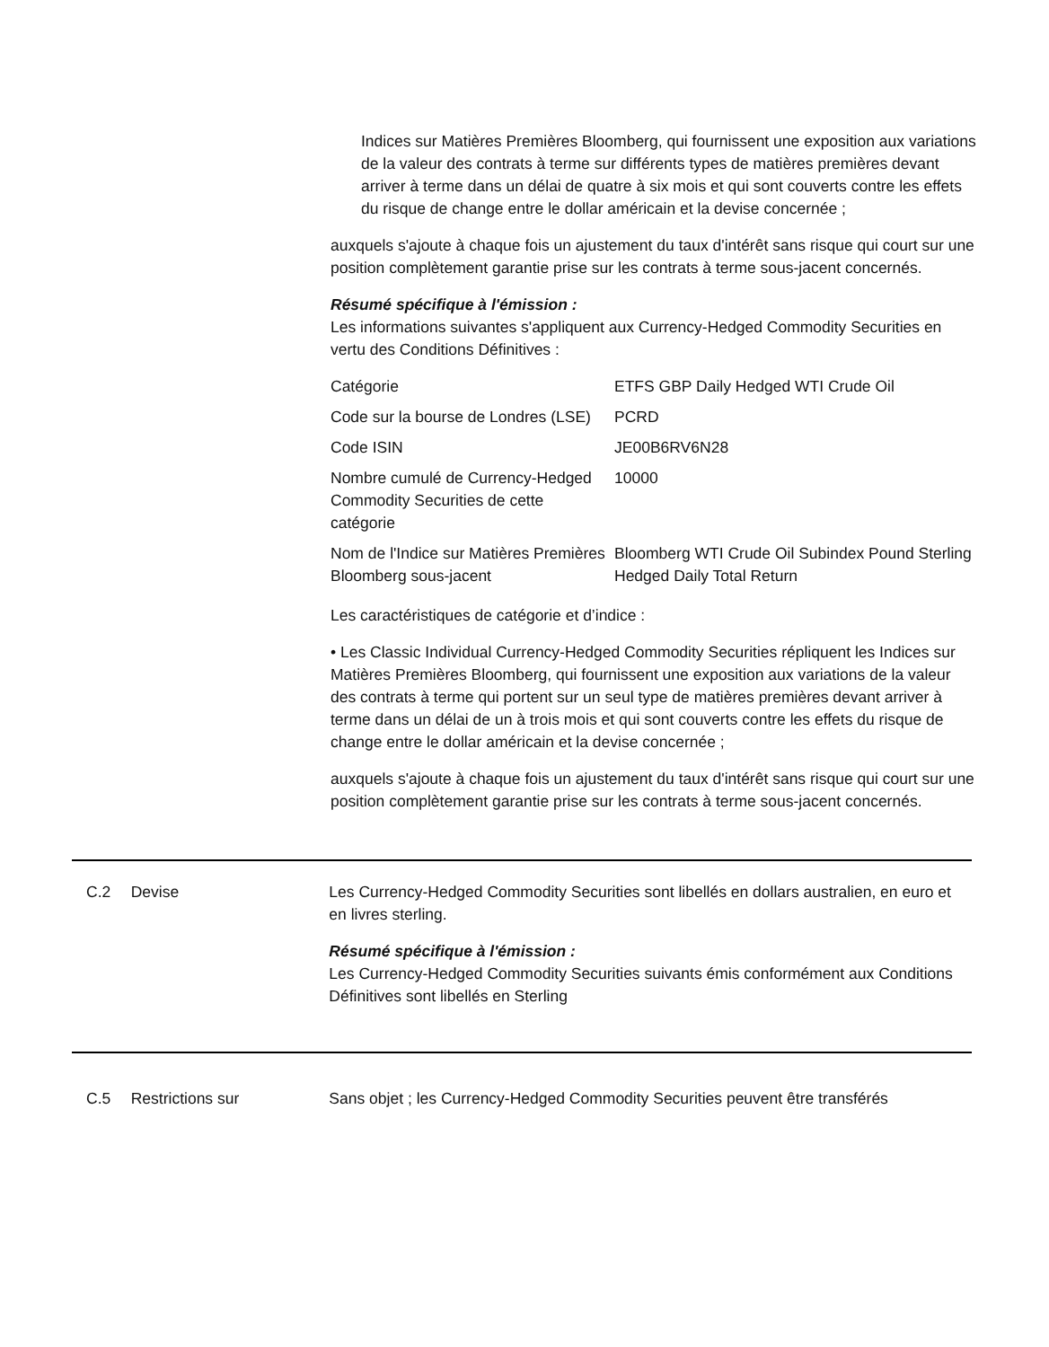Indices sur Matières Premières Bloomberg, qui fournissent une exposition aux variations de la valeur des contrats à terme sur différents types de matières premières devant arriver à terme dans un délai de quatre à six mois et qui sont couverts contre les effets du risque de change entre le dollar américain et la devise concernée ;
auxquels s'ajoute à chaque fois un ajustement du taux d'intérêt sans risque qui court sur une position complètement garantie prise sur les contrats à terme sous-jacent concernés.
Résumé spécifique à l'émission :
Les informations suivantes s'appliquent aux Currency-Hedged Commodity Securities en vertu des Conditions Définitives :
| Catégorie | ETFS GBP Daily Hedged WTI Crude Oil |
| Code sur la bourse de Londres (LSE) | PCRD |
| Code ISIN | JE00B6RV6N28 |
| Nombre cumulé de Currency-Hedged Commodity Securities de cette catégorie | 10000 |
| Nom de l'Indice sur Matières Premières Bloomberg sous-jacent | Bloomberg WTI Crude Oil Subindex Pound Sterling Hedged Daily Total Return |
Les caractéristiques de catégorie et d’indice :
• Les Classic Individual Currency-Hedged Commodity Securities répliquent les Indices sur Matières Premières Bloomberg, qui fournissent une exposition aux variations de la valeur des contrats à terme qui portent sur un seul type de matières premières devant arriver à terme dans un délai de un à trois mois et qui sont couverts contre les effets du risque de change entre le dollar américain et la devise concernée ;
auxquels s'ajoute à chaque fois un ajustement du taux d'intérêt sans risque qui court sur une position complètement garantie prise sur les contrats à terme sous-jacent concernés.
C.2 Devise Les Currency-Hedged Commodity Securities sont libellés en dollars australien, en euro et en livres sterling.
Résumé spécifique à l'émission :
Les Currency-Hedged Commodity Securities suivants émis conformément aux Conditions Définitives sont libellés en Sterling
C.5 Restrictions sur Sans objet ; les Currency-Hedged Commodity Securities peuvent être transférés